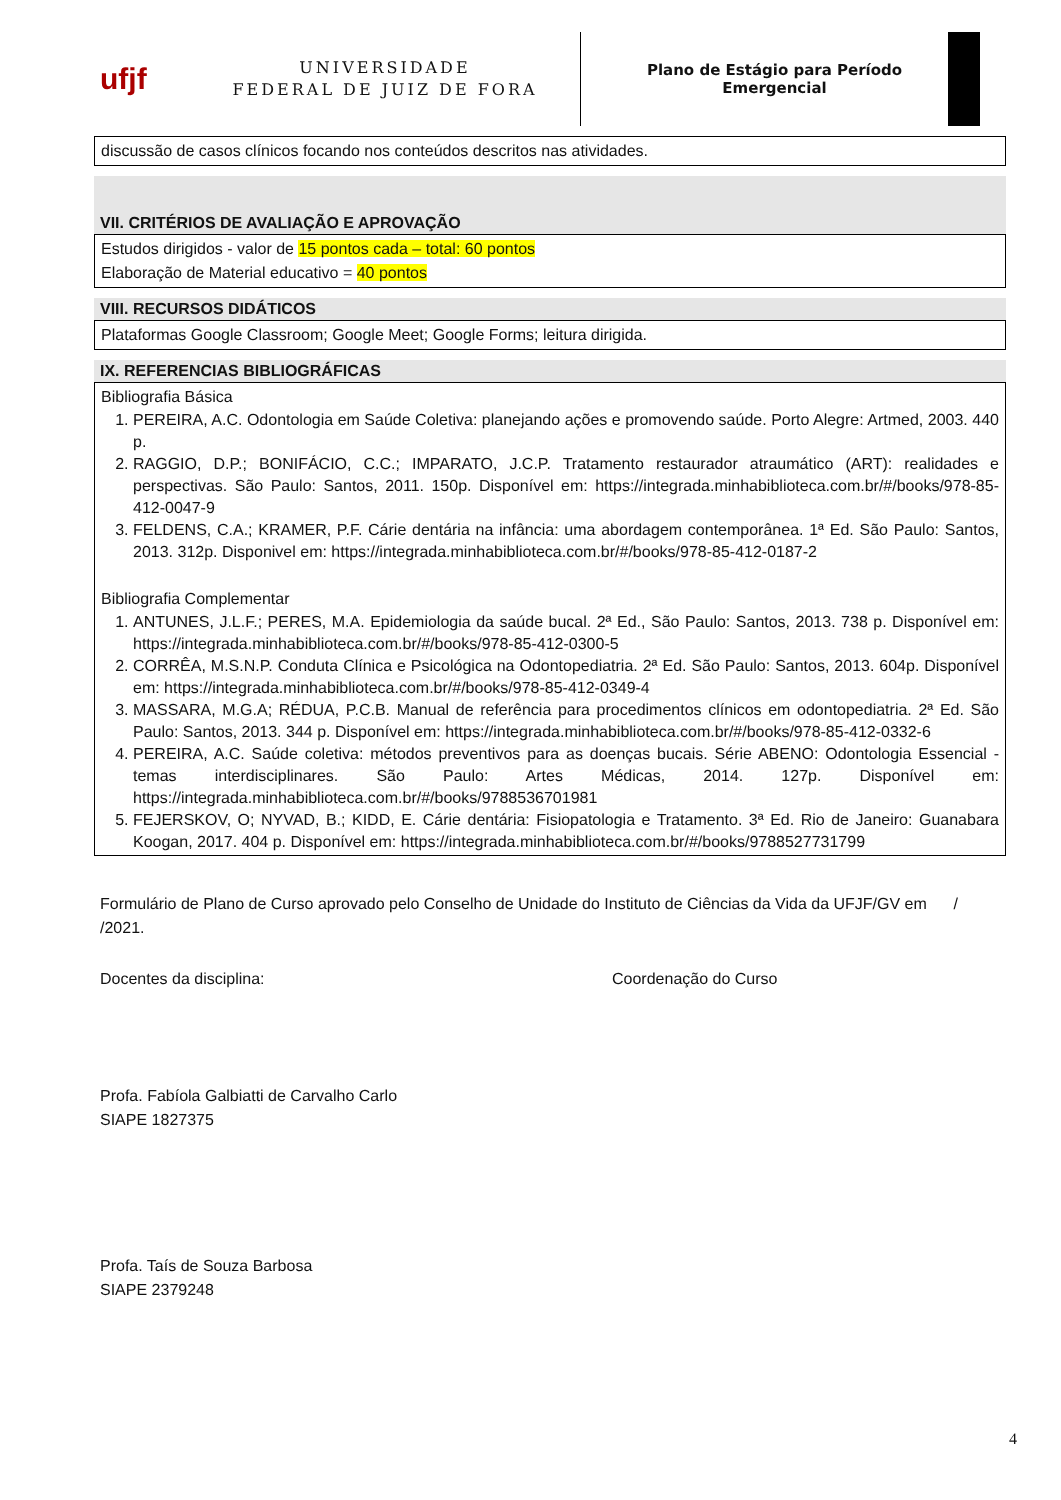ufjf
UNIVERSIDADE
FEDERAL DE JUIZ DE FORA
Plano de Estágio para Período
Emergencial
discussão de casos clínicos focando nos conteúdos descritos nas atividades.
VII. CRITÉRIOS DE AVALIAÇÃO E APROVAÇÃO
Estudos dirigidos - valor de 15 pontos cada – total: 60 pontos
Elaboração de Material educativo = 40 pontos
VIII. RECURSOS DIDÁTICOS
Plataformas Google Classroom; Google Meet; Google Forms; leitura dirigida.
IX. REFERENCIAS BIBLIOGRÁFICAS
Bibliografia Básica
1. PEREIRA, A.C. Odontologia em Saúde Coletiva: planejando ações e promovendo saúde. Porto Alegre: Artmed, 2003. 440 p.
2. RAGGIO, D.P.; BONIFÁCIO, C.C.; IMPARATO, J.C.P. Tratamento restaurador atraumático (ART): realidades e perspectivas. São Paulo: Santos, 2011. 150p. Disponível em: https://integrada.minhabiblioteca.com.br/#/books/978-85-412-0047-9
3. FELDENS, C.A.; KRAMER, P.F. Cárie dentária na infância: uma abordagem contemporânea. 1ª Ed. São Paulo: Santos, 2013. 312p. Disponivel em: https://integrada.minhabiblioteca.com.br/#/books/978-85-412-0187-2
Bibliografia Complementar
1. ANTUNES, J.L.F.; PERES, M.A. Epidemiologia da saúde bucal. 2ª Ed., São Paulo: Santos, 2013. 738 p. Disponível em: https://integrada.minhabiblioteca.com.br/#/books/978-85-412-0300-5
2. CORRÊA, M.S.N.P. Conduta Clínica e Psicológica na Odontopediatria. 2ª Ed. São Paulo: Santos, 2013. 604p. Disponível em: https://integrada.minhabiblioteca.com.br/#/books/978-85-412-0349-4
3. MASSARA, M.G.A; RÉDUA, P.C.B. Manual de referência para procedimentos clínicos em odontopediatria. 2ª Ed. São Paulo: Santos, 2013. 344 p. Disponível em: https://integrada.minhabiblioteca.com.br/#/books/978-85-412-0332-6
4. PEREIRA, A.C. Saúde coletiva: métodos preventivos para as doenças bucais. Série ABENO: Odontologia Essencial - temas interdisciplinares. São Paulo: Artes Médicas, 2014. 127p. Disponível em: https://integrada.minhabiblioteca.com.br/#/books/9788536701981
5. FEJERSKOV, O; NYVAD, B.; KIDD, E. Cárie dentária: Fisiopatologia e Tratamento. 3ª Ed. Rio de Janeiro: Guanabara Koogan, 2017. 404 p. Disponível em: https://integrada.minhabiblioteca.com.br/#/books/9788527731799
Formulário de Plano de Curso aprovado pelo Conselho de Unidade do Instituto de Ciências da Vida da UFJF/GV em /
/2021.
Docentes da disciplina: Coordenação do Curso
Profa. Fabíola Galbiatti de Carvalho Carlo
SIAPE 1827375
Profa. Taís de Souza Barbosa
SIAPE 2379248
4